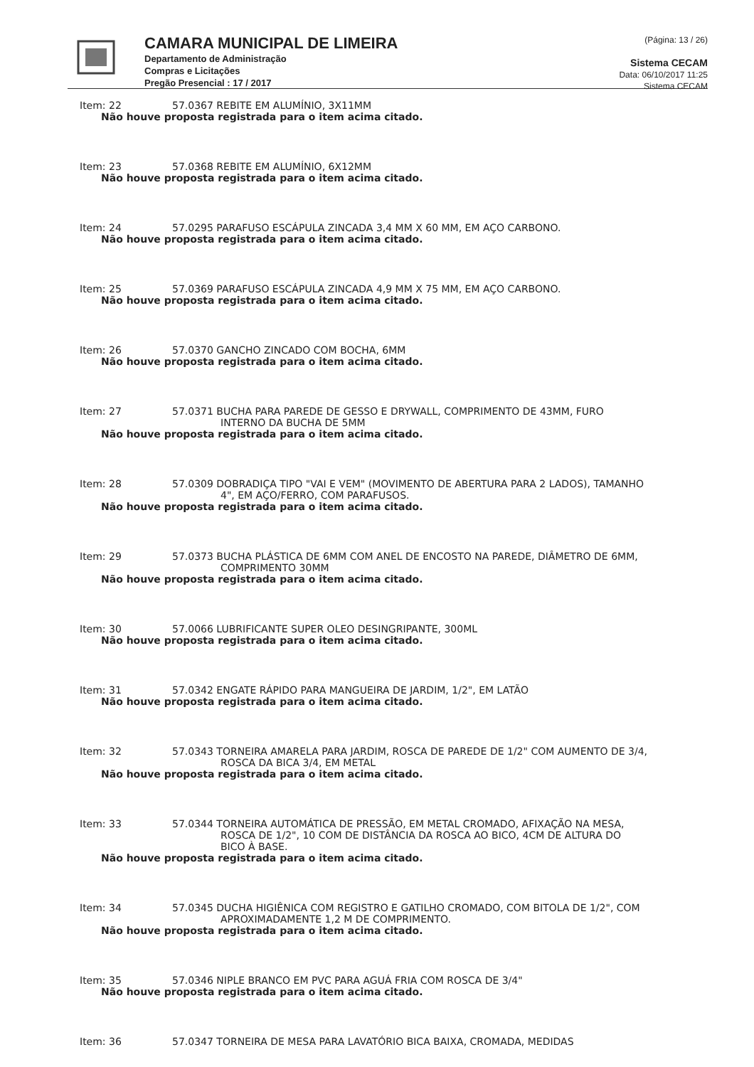CAMARA MUNICIPAL DE LIMEIRA
Departamento de Administração
Compras e Licitações
Pregão Presencial : 17 / 2017
(Página: 13 / 26)
Sistema CECAM
Data: 06/10/2017 11:25
Sistema CECAM
Item: 22 57.0367 REBITE EM ALUMÍNIO, 3X11MM
Não houve proposta registrada para o item acima citado.
Item: 23 57.0368 REBITE EM ALUMÍNIO, 6X12MM
Não houve proposta registrada para o item acima citado.
Item: 24 57.0295 PARAFUSO ESCÁPULA ZINCADA 3,4 MM X 60 MM, EM AÇO CARBONO.
Não houve proposta registrada para o item acima citado.
Item: 25 57.0369 PARAFUSO ESCÁPULA ZINCADA 4,9 MM X 75 MM, EM AÇO CARBONO.
Não houve proposta registrada para o item acima citado.
Item: 26 57.0370 GANCHO ZINCADO COM BOCHA, 6MM
Não houve proposta registrada para o item acima citado.
Item: 27 57.0371 BUCHA PARA PAREDE DE GESSO E DRYWALL, COMPRIMENTO DE 43MM, FURO INTERNO DA BUCHA DE 5MM
Não houve proposta registrada para o item acima citado.
Item: 28 57.0309 DOBRADIÇA TIPO "VAI E VEM" (MOVIMENTO DE ABERTURA PARA 2 LADOS), TAMANHO 4", EM AÇO/FERRO, COM PARAFUSOS.
Não houve proposta registrada para o item acima citado.
Item: 29 57.0373 BUCHA PLÁSTICA DE 6MM COM ANEL DE ENCOSTO NA PAREDE, DIÂMETRO DE 6MM, COMPRIMENTO 30MM
Não houve proposta registrada para o item acima citado.
Item: 30 57.0066 LUBRIFICANTE SUPER OLEO DESINGRIPANTE, 300ML
Não houve proposta registrada para o item acima citado.
Item: 31 57.0342 ENGATE RÁPIDO PARA MANGUEIRA DE JARDIM, 1/2", EM LATÃO
Não houve proposta registrada para o item acima citado.
Item: 32 57.0343 TORNEIRA AMARELA PARA JARDIM, ROSCA DE PAREDE DE 1/2" COM AUMENTO DE 3/4, ROSCA DA BICA 3/4, EM METAL
Não houve proposta registrada para o item acima citado.
Item: 33 57.0344 TORNEIRA AUTOMÁTICA DE PRESSÃO, EM METAL CROMADO, AFIXAÇÃO NA MESA, ROSCA DE 1/2", 10 COM DE DISTÂNCIA DA ROSCA AO BICO, 4CM DE ALTURA DO BICO À BASE.
Não houve proposta registrada para o item acima citado.
Item: 34 57.0345 DUCHA HIGIÊNICA COM REGISTRO E GATILHO CROMADO, COM BITOLA DE 1/2", COM APROXIMADAMENTE 1,2 M DE COMPRIMENTO.
Não houve proposta registrada para o item acima citado.
Item: 35 57.0346 NIPLE BRANCO EM PVC PARA AGUÁ FRIA COM ROSCA DE 3/4"
Não houve proposta registrada para o item acima citado.
Item: 36 57.0347 TORNEIRA DE MESA PARA LAVATÓRIO BICA BAIXA, CROMADA, MEDIDAS